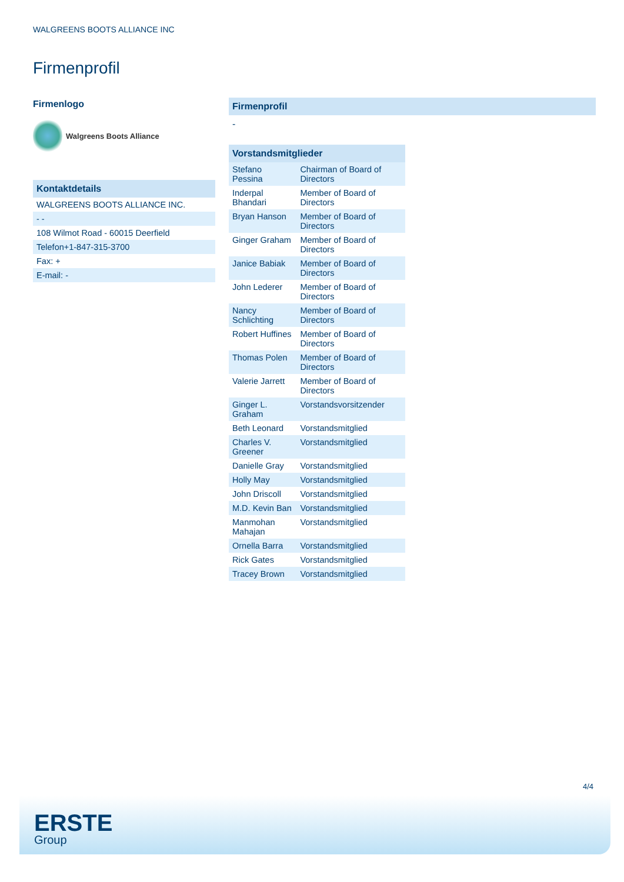WALGREENS BOOTS ALLIANCE INC
Firmenprofil
Firmenlogo
Walgreens Boots Alliance
Kontaktdetails
| WALGREENS BOOTS ALLIANCE INC. |
| - - |
| 108 Wilmot Road - 60015 Deerfield |
| Telefon+1-847-315-3700 |
| Fax: + |
| E-mail: - |
Firmenprofil
-
| Vorstandsmitglieder | |
| --- | --- |
| Stefano Pessina | Chairman of Board of Directors |
| Inderpal Bhandari | Member of Board of Directors |
| Bryan Hanson | Member of Board of Directors |
| Ginger Graham | Member of Board of Directors |
| Janice Babiak | Member of Board of Directors |
| John Lederer | Member of Board of Directors |
| Nancy Schlichting | Member of Board of Directors |
| Robert Huffines | Member of Board of Directors |
| Thomas Polen | Member of Board of Directors |
| Valerie Jarrett | Member of Board of Directors |
| Ginger L. Graham | Vorstandsvorsitzender |
| Beth Leonard | Vorstandsmitglied |
| Charles V. Greener | Vorstandsmitglied |
| Danielle Gray | Vorstandsmitglied |
| Holly May | Vorstandsmitglied |
| John Driscoll | Vorstandsmitglied |
| M.D. Kevin Ban | Vorstandsmitglied |
| Manmohan Mahajan | Vorstandsmitglied |
| Ornella Barra | Vorstandsmitglied |
| Rick Gates | Vorstandsmitglied |
| Tracey Brown | Vorstandsmitglied |
4/4
ERSTE
Group